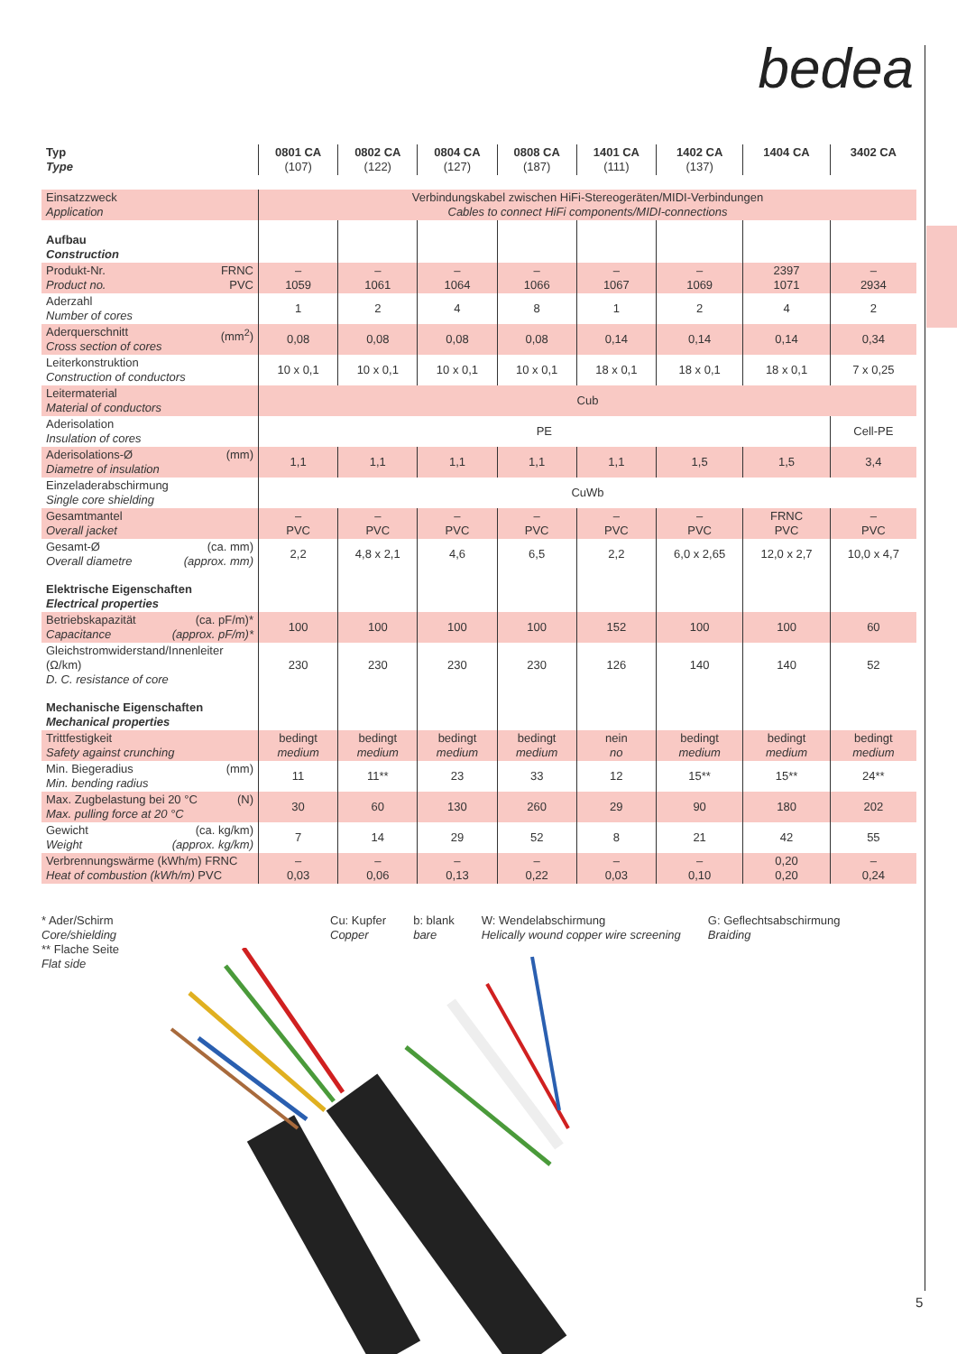bedea
| Typ Type | 0801 CA (107) | 0802 CA (122) | 0804 CA (127) | 0808 CA (187) | 1401 CA (111) | 1402 CA (137) | 1404 CA | 3402 CA |
| Einsatzzweck Application | Verbindungskabel zwischen HiFi-Stereogeräten/MIDI-Verbindungen Cables to connect HiFi components/MIDI-connections | | | | | | | |
| Aufbau Construction | | | | | | | | |
| Produkt-Nr. FRNC PVC Product no. | – 1059 | – 1061 | – 1064 | – 1066 | – 1067 | – 1069 | 2397 1071 | – 2934 |
| Aderzahl Number of cores | 1 | 2 | 4 | 8 | 1 | 2 | 4 | 2 |
| Aderquerschnitt (mm<sup>2</sup>) Cross section of cores | 0,08 | 0,08 | 0,08 | 0,08 | 0,14 | 0,14 | 0,14 | 0,34 |
| Leiterkonstruktion Construction of conductors | 10 x 0,1 | 10 x 0,1 | 10 x 0,1 | 10 x 0,1 | 18 x 0,1 | 18 x 0,1 | 18 x 0,1 | 7 x 0,25 |
| Leitermaterial Material of conductors | Cub | | | | | | | |
| Aderisolation Insulation of cores | PE | | | | | | | Cell-PE |
| Aderisolations-Ø (mm) Diametre of insulation | 1,1 | 1,1 | 1,1 | 1,1 | 1,1 | 1,5 | 1,5 | 3,4 |
| Einzeladerabschirmung Single core shielding | CuWb | | | | | | | |
| Gesamtmantel Overall jacket | – PVC | – PVC | – PVC | – PVC | – PVC | – PVC | FRNC PVC | – PVC |
| Gesamt-Ø (ca. mm) (approx. mm) Overall diametre | 2,2 | 4,8 x 2,1 | 4,6 | 6,5 | 2,2 | 6,0 x 2,65 | 12,0 x 2,7 | 10,0 x 4,7 |
| Elektrische Eigenschaften Electrical properties | | | | | | | | |
| Betriebskapazität (ca. pF/m)* (approx. pF/m)* Capacitance | 100 | 100 | 100 | 100 | 152 | 100 | 100 | 60 |
| Gleichstromwiderstand/Innenleiter (Ω/km) D. C. resistance of core | 230 | 230 | 230 | 230 | 126 | 140 | 140 | 52 |
| Mechanische Eigenschaften Mechanical properties | | | | | | | | |
| Trittfestigkeit Safety against crunching | bedingt medium | bedingt medium | bedingt medium | bedingt medium | nein no | bedingt medium | bedingt medium | bedingt medium |
| Min. Biegeradius (mm) Min. bending radius | 11 | 11** | 23 | 33 | 12 | 15** | 15** | 24** |
| Max. Zugbelastung bei 20 °C (N) Max. pulling force at 20 °C | 30 | 60 | 130 | 260 | 29 | 90 | 180 | 202 |
| Gewicht (ca. kg/km) (approx. kg/km) Weight | 7 | 14 | 29 | 52 | 8 | 21 | 42 | 55 |
| Verbrennungswärme (kWh/m) FRNC Heat of combustion (kWh/m) PVC | – 0,03 | – 0,06 | – 0,13 | – 0,22 | – 0,03 | – 0,10 | 0,20 0,20 | – 0,24 |
* Ader/Schirm
Core/shielding
** Flache Seite
Flat side
Cu: Kupfer
Copper
b: blank
bare
W: Wendelabschirmung
Helically wound copper wire screening
G: Geflechtsabschirmung
Braiding
5